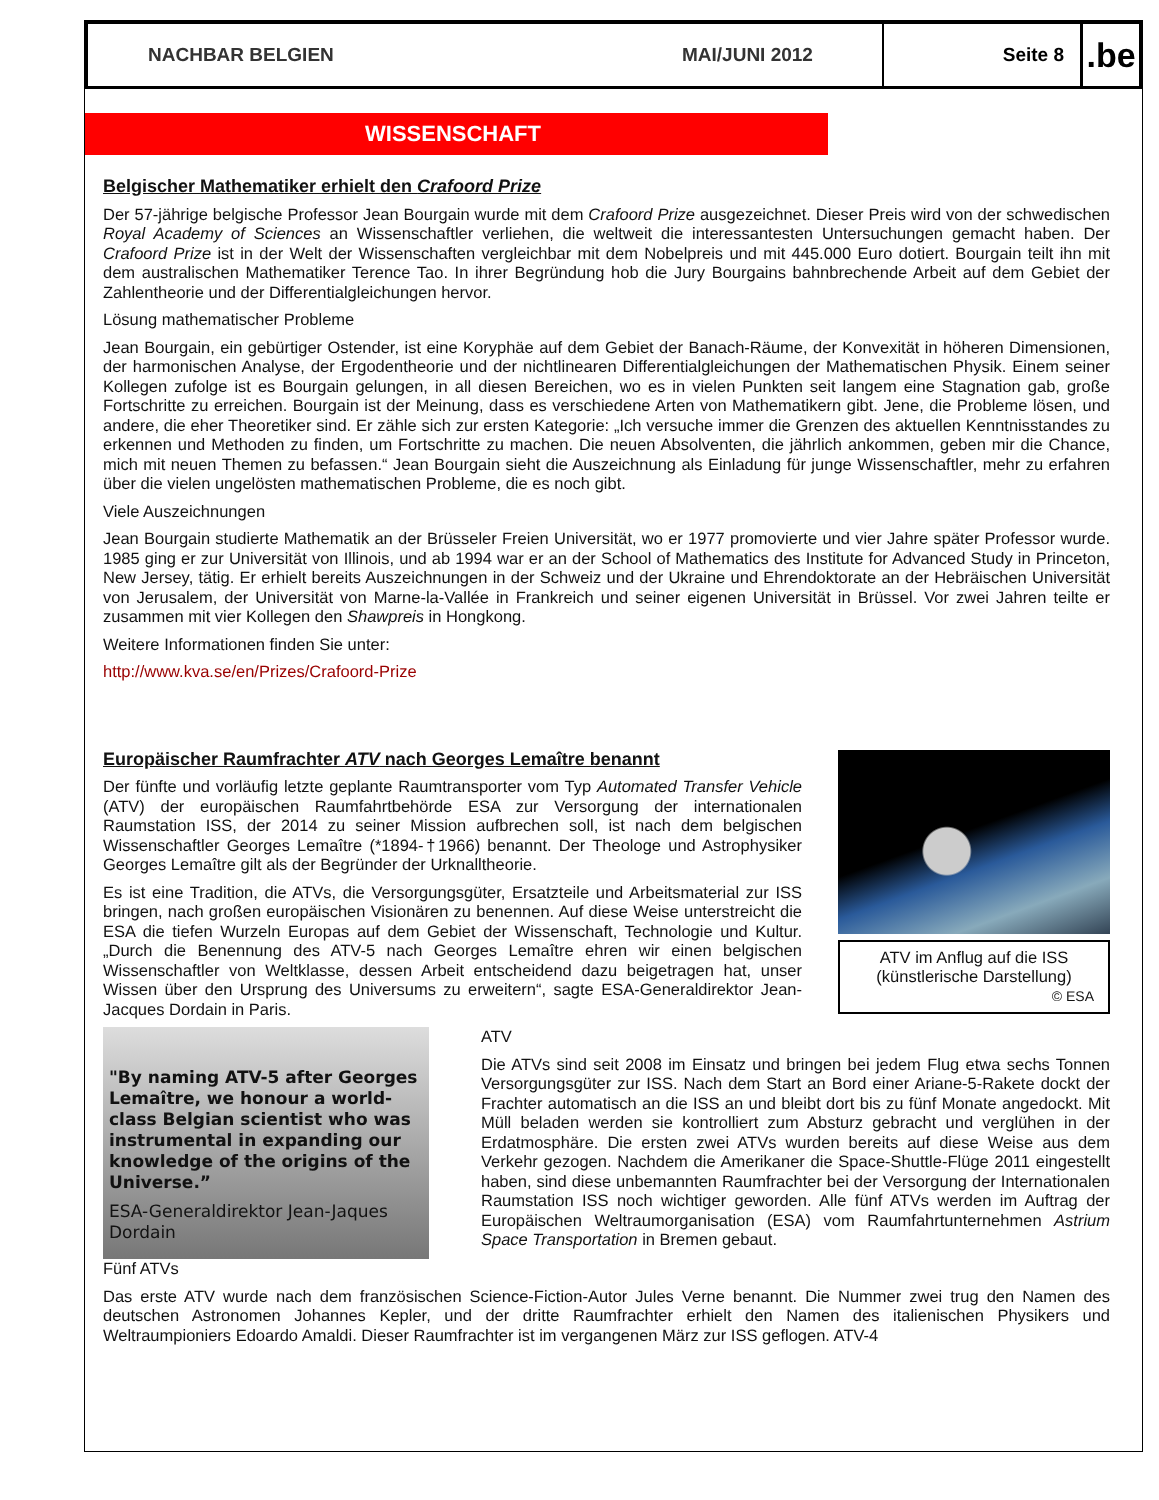NACHBAR BELGIEN MAI/JUNI 2012 Seite 8
.be
WISSENSCHAFT
Belgischer Mathematiker erhielt den Crafoord Prize
Der 57-jährige belgische Professor Jean Bourgain wurde mit dem Crafoord Prize ausgezeichnet. Dieser Preis wird von der schwedischen Royal Academy of Sciences an Wissenschaftler verliehen, die weltweit die interessantesten Untersuchungen gemacht haben. Der Crafoord Prize ist in der Welt der Wissenschaften vergleichbar mit dem Nobelpreis und mit 445.000 Euro dotiert. Bourgain teilt ihn mit dem australischen Mathematiker Terence Tao. In ihrer Begründung hob die Jury Bourgains bahnbrechende Arbeit auf dem Gebiet der Zahlentheorie und der Differentialgleichungen hervor.
Lösung mathematischer Probleme
Jean Bourgain, ein gebürtiger Ostender, ist eine Koryphäe auf dem Gebiet der Banach-Räume, der Konvexität in höheren Dimensionen, der harmonischen Analyse, der Ergodentheorie und der nichtlinearen Differentialgleichungen der Mathematischen Physik. Einem seiner Kollegen zufolge ist es Bourgain gelungen, in all diesen Bereichen, wo es in vielen Punkten seit langem eine Stagnation gab, große Fortschritte zu erreichen. Bourgain ist der Meinung, dass es verschiedene Arten von Mathematikern gibt. Jene, die Probleme lösen, und andere, die eher Theoretiker sind. Er zähle sich zur ersten Kategorie: „Ich versuche immer die Grenzen des aktuellen Kenntnisstandes zu erkennen und Methoden zu finden, um Fortschritte zu machen. Die neuen Absolventen, die jährlich ankommen, geben mir die Chance, mich mit neuen Themen zu befassen.“ Jean Bourgain sieht die Auszeichnung als Einladung für junge Wissenschaftler, mehr zu erfahren über die vielen ungelösten mathematischen Probleme, die es noch gibt.
Viele Auszeichnungen
Jean Bourgain studierte Mathematik an der Brüsseler Freien Universität, wo er 1977 promovierte und vier Jahre später Professor wurde. 1985 ging er zur Universität von Illinois, und ab 1994 war er an der School of Mathematics des Institute for Advanced Study in Princeton, New Jersey, tätig. Er erhielt bereits Auszeichnungen in der Schweiz und der Ukraine und Ehrendoktorate an der Hebräischen Universität von Jerusalem, der Universität von Marne-la-Vallée in Frankreich und seiner eigenen Universität in Brüssel. Vor zwei Jahren teilte er zusammen mit vier Kollegen den Shawpreis in Hongkong.
Weitere Informationen finden Sie unter:
http://www.kva.se/en/Prizes/Crafoord-Prize
Europäischer Raumfrachter ATV nach Georges Lemaître benannt
Der fünfte und vorläufig letzte geplante Raumtransporter vom Typ Automated Transfer Vehicle (ATV) der europäischen Raumfahrtbehörde ESA zur Versorgung der internationalen Raumstation ISS, der 2014 zu seiner Mission aufbrechen soll, ist nach dem belgischen Wissenschaftler Georges Lemaître (*1894-†1966) benannt. Der Theologe und Astrophysiker Georges Lemaître gilt als der Begründer der Urknalltheorie.
Es ist eine Tradition, die ATVs, die Versorgungsgüter, Ersatzteile und Arbeitsmaterial zur ISS bringen, nach großen europäischen Visionären zu benennen. Auf diese Weise unterstreicht die ESA die tiefen Wurzeln Europas auf dem Gebiet der Wissenschaft, Technologie und Kultur. „Durch die Benennung des ATV-5 nach Georges Lemaître ehren wir einen belgischen Wissenschaftler von Weltklasse, dessen Arbeit entscheidend dazu beigetragen hat, unser Wissen über den Ursprung des Universums zu erweitern“, sagte ESA-Generaldirektor Jean-Jacques Dordain in Paris.
ATV im Anflug auf die ISS
(künstlerische Darstellung)
© ESA
"By naming ATV-5 after Georges Lemaître, we honour a world-class Belgian scientist who was instrumental in expanding our knowledge of the origins of the Universe.”
ESA-Generaldirektor Jean-Jaques Dordain
ATV
Die ATVs sind seit 2008 im Einsatz und bringen bei jedem Flug etwa sechs Tonnen Versorgungsgüter zur ISS. Nach dem Start an Bord einer Ariane-5-Rakete dockt der Frachter automatisch an die ISS an und bleibt dort bis zu fünf Monate angedockt. Mit Müll beladen werden sie kontrolliert zum Absturz gebracht und verglühen in der Erdatmosphäre. Die ersten zwei ATVs wurden bereits auf diese Weise aus dem Verkehr gezogen. Nachdem die Amerikaner die Space-Shuttle-Flüge 2011 eingestellt haben, sind diese unbemannten Raumfrachter bei der Versorgung der Internationalen Raumstation ISS noch wichtiger geworden. Alle fünf ATVs werden im Auftrag der Europäischen Weltraumorganisation (ESA) vom Raumfahrtunternehmen Astrium Space Transportation in Bremen gebaut.
Fünf ATVs
Das erste ATV wurde nach dem französischen Science-Fiction-Autor Jules Verne benannt. Die Nummer zwei trug den Namen des deutschen Astronomen Johannes Kepler, und der dritte Raumfrachter erhielt den Namen des italienischen Physikers und Weltraumpioniers Edoardo Amaldi. Dieser Raumfrachter ist im vergangenen März zur ISS geflogen. ATV-4